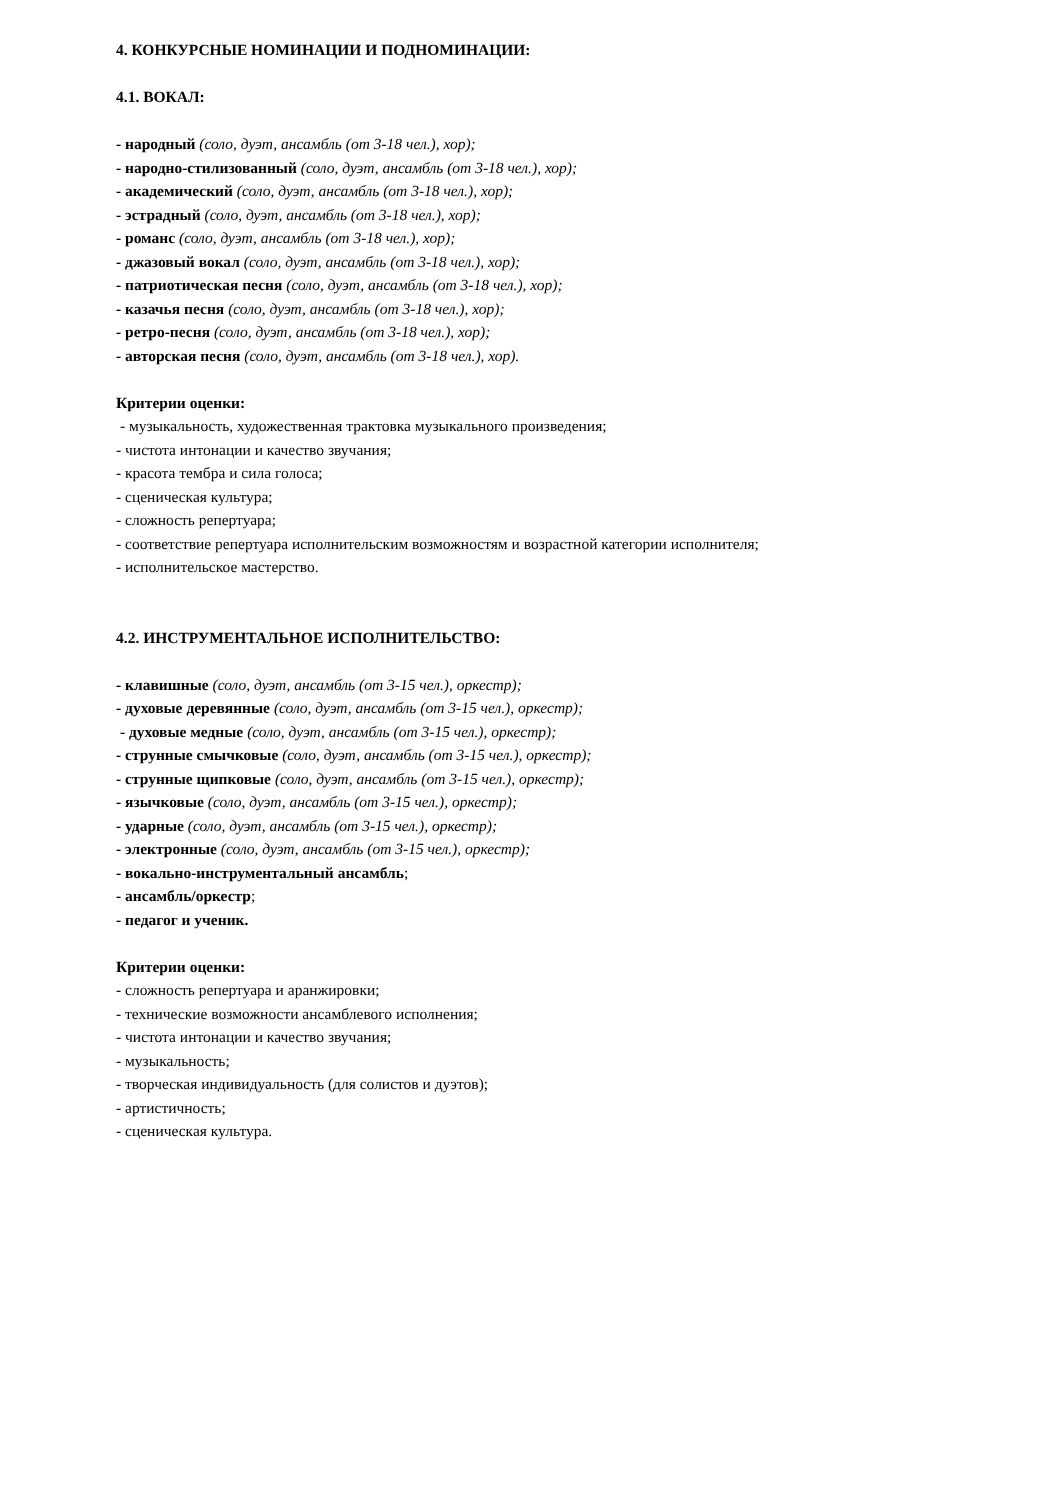4. КОНКУРСНЫЕ НОМИНАЦИИ И ПОДНОМИНАЦИИ:
4.1. ВОКАЛ:
- народный (соло, дуэт, ансамбль (от 3-18 чел.), хор);
- народно-стилизованный (соло, дуэт, ансамбль (от 3-18 чел.), хор);
- академический (соло, дуэт, ансамбль (от 3-18 чел.), хор);
- эстрадный (соло, дуэт, ансамбль (от 3-18 чел.), хор);
- романс (соло, дуэт, ансамбль (от 3-18 чел.), хор);
- джазовый вокал (соло, дуэт, ансамбль (от 3-18 чел.), хор);
- патриотическая песня (соло, дуэт, ансамбль (от 3-18 чел.), хор);
- казачья песня (соло, дуэт, ансамбль (от 3-18 чел.), хор);
- ретро-песня (соло, дуэт, ансамбль (от 3-18 чел.), хор);
- авторская песня (соло, дуэт, ансамбль (от 3-18 чел.), хор).
Критерии оценки:
- музыкальность, художественная трактовка музыкального произведения;
- чистота интонации и качество звучания;
- красота тембра и сила голоса;
- сценическая культура;
- сложность репертуара;
- соответствие репертуара исполнительским возможностям и возрастной категории исполнителя;
- исполнительское мастерство.
4.2. ИНСТРУМЕНТАЛЬНОЕ ИСПОЛНИТЕЛЬСТВО:
- клавишные (соло, дуэт, ансамбль (от 3-15 чел.), оркестр);
- духовые деревянные (соло, дуэт, ансамбль (от 3-15 чел.), оркестр);
- духовые медные (соло, дуэт, ансамбль (от 3-15 чел.), оркестр);
- струнные смычковые (соло, дуэт, ансамбль (от 3-15 чел.), оркестр);
- струнные щипковые (соло, дуэт, ансамбль (от 3-15 чел.), оркестр);
- язычковые (соло, дуэт, ансамбль (от 3-15 чел.), оркестр);
- ударные (соло, дуэт, ансамбль (от 3-15 чел.), оркестр);
- электронные (соло, дуэт, ансамбль (от 3-15 чел.), оркестр);
- вокально-инструментальный ансамбль;
- ансамбль/оркестр;
- педагог и ученик.
Критерии оценки:
- сложность репертуара и аранжировки;
- технические возможности ансамблевого исполнения;
- чистота интонации и качество звучания;
- музыкальность;
- творческая индивидуальность (для солистов и дуэтов);
- артистичность;
- сценическая культура.